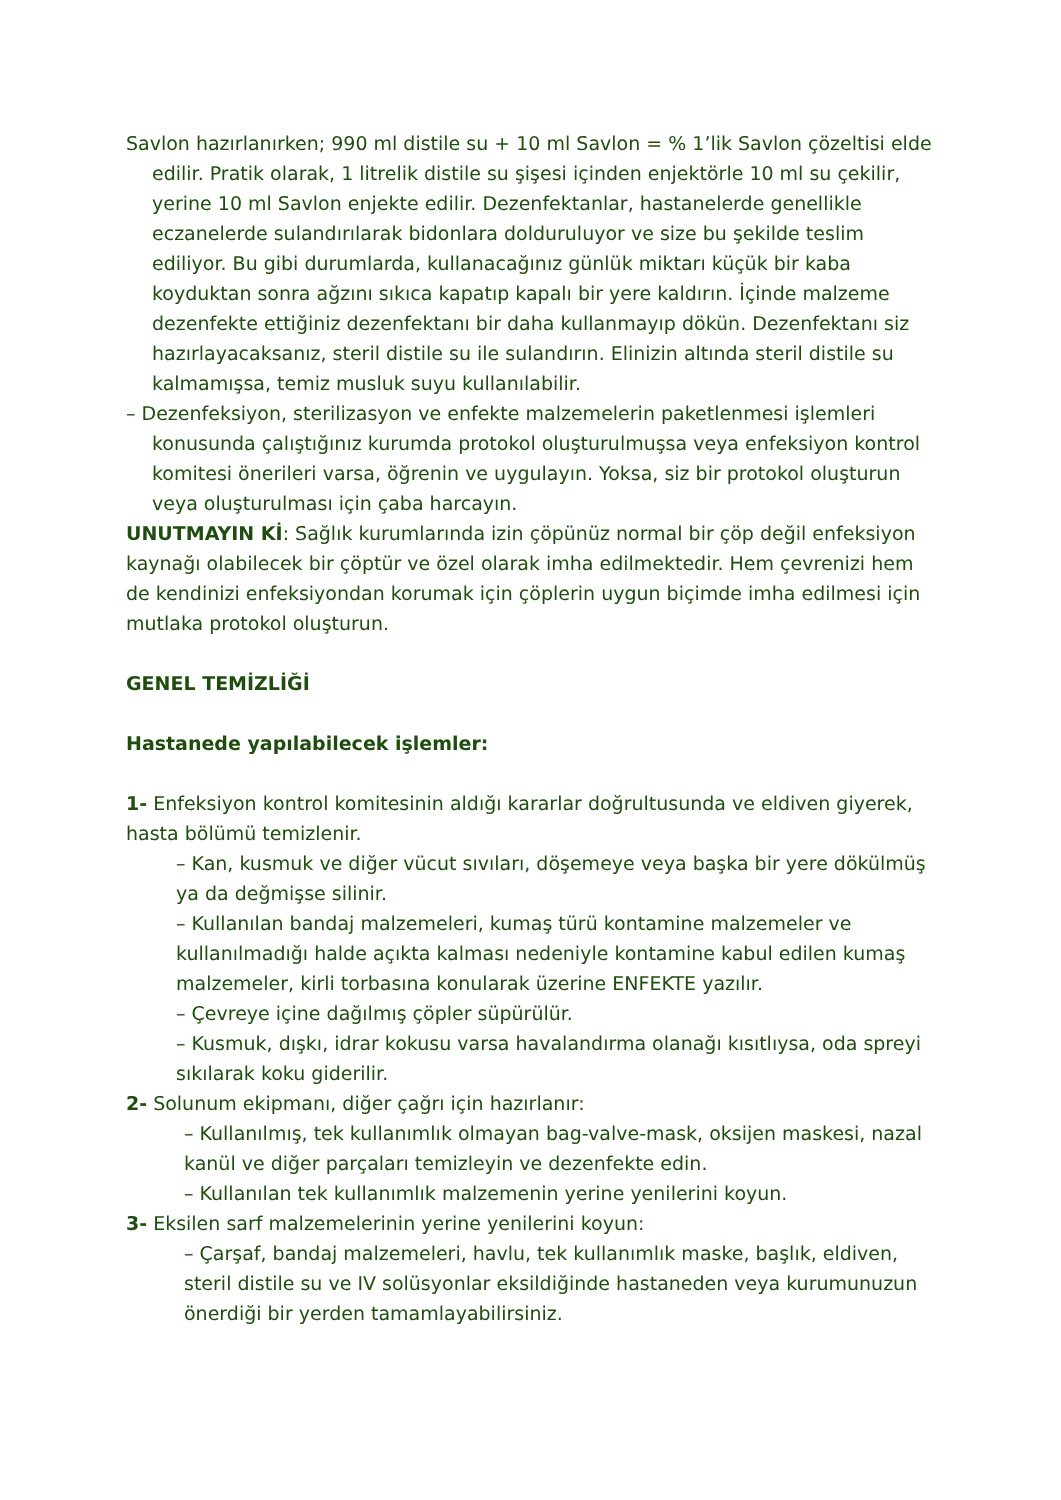Savlon hazırlanırken; 990 ml distile su + 10 ml Savlon = % 1’lik Savlon çözeltisi elde edilir. Pratik olarak, 1 litrelik distile su şişesi içinden enjektörle 10 ml su çekilir, yerine 10 ml Savlon enjekte edilir. Dezenfektanlar, hastanelerde genellikle eczanelerde sulandırılarak bidonlara dolduruluyor ve size bu şekilde teslim ediliyor. Bu gibi durumlarda, kullanacağınız günlük miktarı küçük bir kaba koyduktan sonra ağzını sıkıca kapatıp kapalı bir yere kaldırın. İçinde malzeme dezenfekte ettiğiniz dezenfektanı bir daha kullanmayıp dökün. Dezenfektanı siz hazırlayacaksanız, steril distile su ile sulandırın. Elinizin altında steril distile su kalmamışsa, temiz musluk suyu kullanılabilir.
– Dezenfeksiyon, sterilizasyon ve enfekte malzemelerin paketlenmesi işlemleri konusunda çalıştığınız kurumda protokol oluşturulmuşsa veya enfeksiyon kontrol komitesi önerileri varsa, öğrenin ve uygulayın. Yoksa, siz bir protokol oluşturun veya oluşturulması için çaba harcayın.
UNUTMAYIN Kİ: Sağlık kurumlarında izin çöpünüz normal bir çöp değil enfeksiyon kaynağı olabilecek bir çöptür ve özel olarak imha edilmektedir. Hem çevrenizi hem de kendinizi enfeksiyondan korumak için çöplerin uygun biçimde imha edilmesi için mutlaka protokol oluşturun.
GENEL TEMİZLİĞİ
Hastanede yapılabilecek işlemler:
1- Enfeksiyon kontrol komitesinin aldığı kararlar doğrultusunda ve eldiven giyerek, hasta bölümü temizlenir.
– Kan, kusmuk ve diğer vücut sıvıları, döşemeye veya başka bir yere dökülmüş ya da değmişse silinir.
– Kullanılan bandaj malzemeleri, kumaş türü kontamine malzemeler ve kullanılmadığı halde açıkta kalması nedeniyle kontamine kabul edilen kumaş malzemeler, kirli torbasına konularak üzerine ENFEKTE yazılır.
– Çevreye içine dağılmış çöpler süpürülür.
– Kusmuk, dışkı, idrar kokusu varsa havalandırma olanağı kısıtlıysa, oda spreyi sıkılarak koku giderilir.
2- Solunum ekipmanı, diğer çağrı için hazırlanır:
– Kullanılmış, tek kullanımlık olmayan bag-valve-mask, oksijen maskesi, nazal kanül ve diğer parçaları temizleyin ve dezenfekte edin.
– Kullanılan tek kullanımlık malzemenin yerine yenilerini koyun.
3- Eksilen sarf malzemelerinin yerine yenilerini koyun:
– Çarşaf, bandaj malzemeleri, havlu, tek kullanımlık maske, başlık, eldiven, steril distile su ve IV solüsyonlar eksildiğinde hastaneden veya kurumunuzun önerdiği bir yerden tamamlayabilirsiniz.